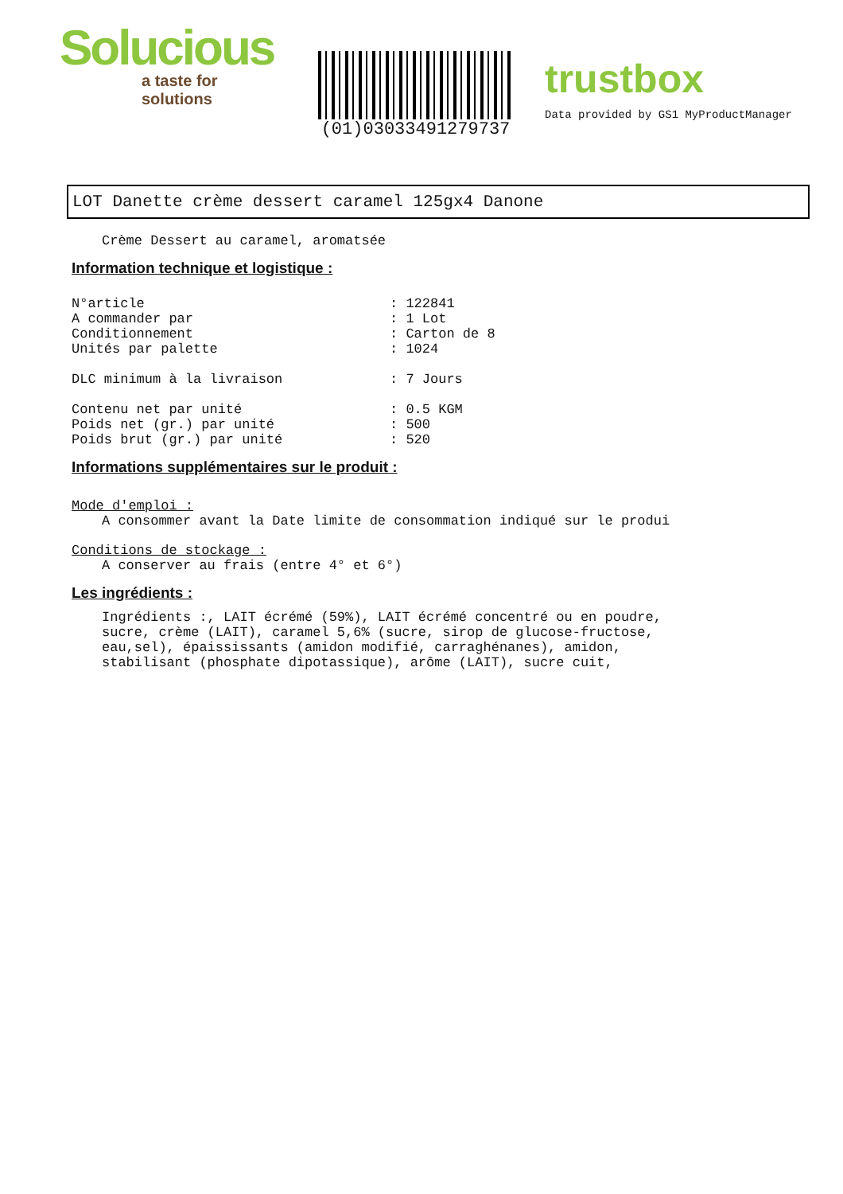Solucious
a taste for solutions
(01)03033491279737
trustbox
Data provided by GS1 MyProductManager
LOT Danette crème dessert caramel 125gx4 Danone
Crème Dessert au caramel, aromatsée
Information technique et logistique :
N°article: 122841
A commander par: 1 Lot
Conditionnement: Carton de 8
Unités par palette: 1024
DLC minimum à la livraison: 7 Jours
Contenu net par unité: 0.5 KGM
Poids net (gr.) par unité: 500
Poids brut (gr.) par unité: 520
Informations supplémentaires sur le produit :
Mode d'emploi :
A consommer avant la Date limite de consommation indiqué sur le produi
Conditions de stockage :
A conserver au frais (entre 4° et 6°)
Les ingrédients :
Ingrédients :, LAIT écrémé (59%), LAIT écrémé concentré ou en poudre,
sucre, crème (LAIT), caramel 5,6% (sucre, sirop de glucose-fructose,
eau,sel), épaississants (amidon modifié, carraghénanes), amidon,
stabilisant (phosphate dipotassique), arôme (LAIT), sucre cuit,